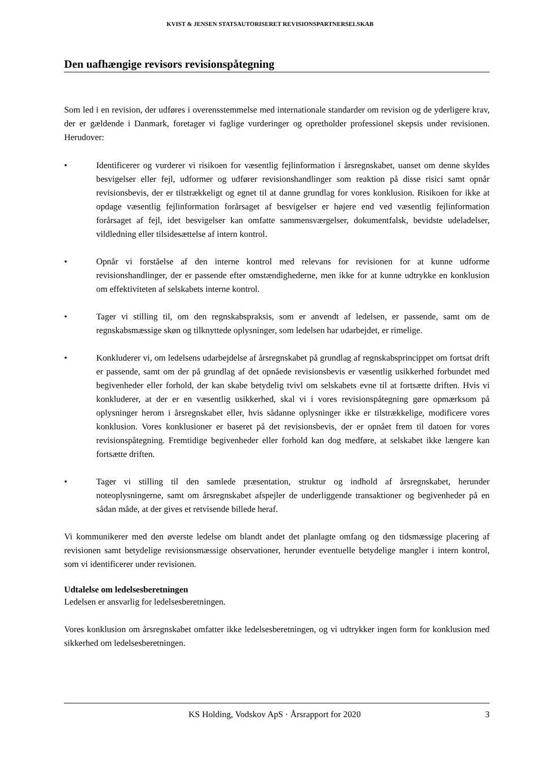KVIST & JENSEN STATSAUTORISERET REVISIONSPARTNERSELSKAB
Den uafhængige revisors revisionspåtegning
Som led i en revision, der udføres i overensstemmelse med internationale standarder om revision og de yderligere krav, der er gældende i Danmark, foretager vi faglige vurderinger og opretholder professionel skepsis under revisionen. Herudover:
• Identificerer og vurderer vi risikoen for væsentlig fejlinformation i årsregnskabet, uanset om denne skyldes besvigelser eller fejl, udformer og udfører revisionshandlinger som reaktion på disse risici samt opnår revisionsbevis, der er tilstrækkeligt og egnet til at danne grundlag for vores konklusion. Risikoen for ikke at opdage væsentlig fejlinformation forårsaget af besvigelser er højere end ved væsentlig fejlinformation forårsaget af fejl, idet besvigelser kan omfatte sammensværgelser, dokumentfalsk, bevidste udeladelser, vildledning eller tilsidesættelse af intern kontrol.
• Opnår vi forståelse af den interne kontrol med relevans for revisionen for at kunne udforme revisionshandlinger, der er passende efter omstændighederne, men ikke for at kunne udtrykke en konklusion om effektiviteten af selskabets interne kontrol.
• Tager vi stilling til, om den regnskabspraksis, som er anvendt af ledelsen, er passende, samt om de regnskabsmæssige skøn og tilknyttede oplysninger, som ledelsen har udarbejdet, er rimelige.
• Konkluderer vi, om ledelsens udarbejdelse af årsregnskabet på grundlag af regnskabsprincippet om fortsat drift er passende, samt om der på grundlag af det opnåede revisionsbevis er væsentlig usikkerhed forbundet med begivenheder eller forhold, der kan skabe betydelig tvivl om selskabets evne til at fortsætte driften. Hvis vi konkluderer, at der er en væsentlig usikkerhed, skal vi i vores revisionspåtegning gøre opmærksom på oplysninger herom i årsregnskabet eller, hvis sådanne oplysninger ikke er tilstrækkelige, modificere vores konklusion. Vores konklusioner er baseret på det revisionsbevis, der er opnået frem til datoen for vores revisionspåtegning. Fremtidige begivenheder eller forhold kan dog medføre, at selskabet ikke længere kan fortsætte driften.
• Tager vi stilling til den samlede præsentation, struktur og indhold af årsregnskabet, herunder noteoplysningerne, samt om årsregnskabet afspejler de underliggende transaktioner og begivenheder på en sådan måde, at der gives et retvisende billede heraf.
Vi kommunikerer med den øverste ledelse om blandt andet det planlagte omfang og den tidsmæssige placering af revisionen samt betydelige revisionsmæssige observationer, herunder eventuelle betydelige mangler i intern kontrol, som vi identificerer under revisionen.
Udtalelse om ledelsesberetningen
Ledelsen er ansvarlig for ledelsesberetningen.
Vores konklusion om årsregnskabet omfatter ikke ledelsesberetningen, og vi udtrykker ingen form for konklusion med sikkerhed om ledelsesberetningen.
KS Holding, Vodskov ApS · Årsrapport for 2020 3